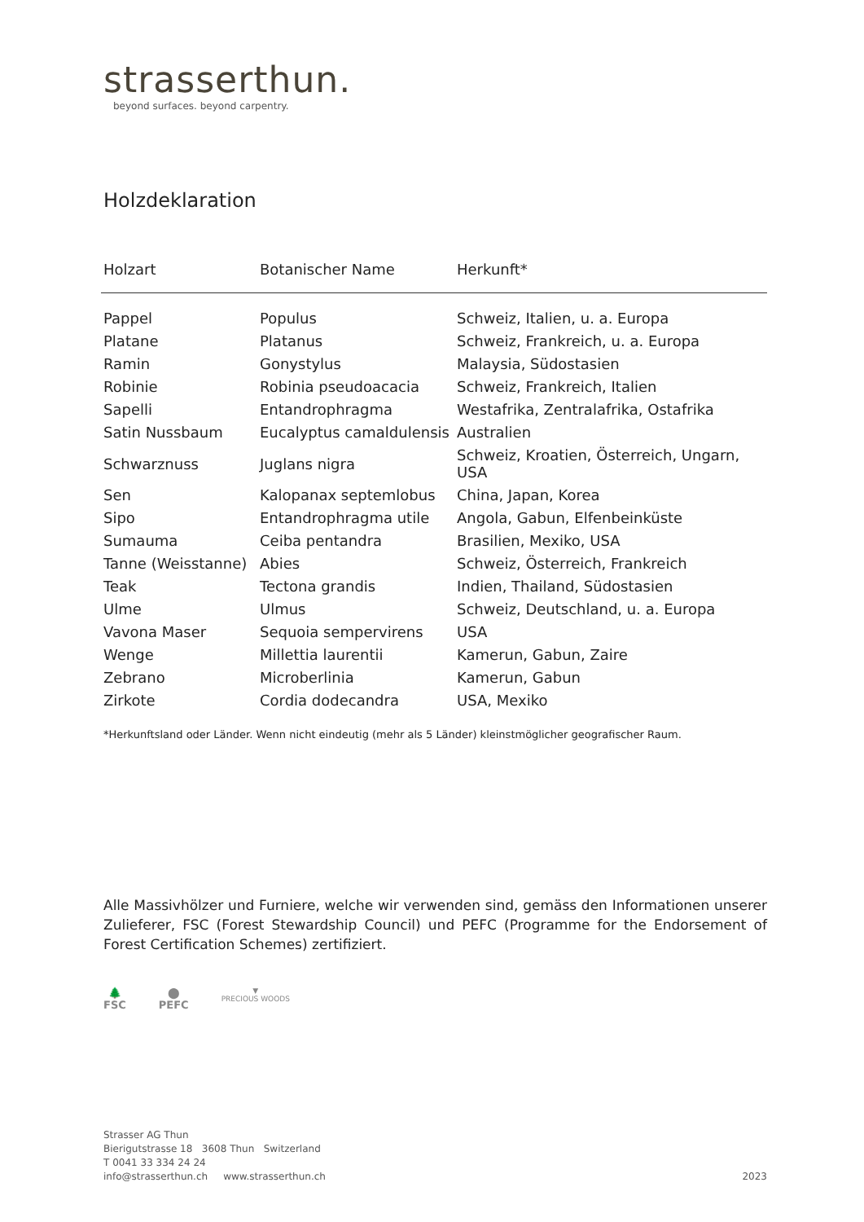strasserthun.
beyond surfaces. beyond carpentry.
Holzdeklaration
| Holzart | Botanischer Name | Herkunft* |
| --- | --- | --- |
| Pappel | Populus | Schweiz, Italien, u. a. Europa |
| Platane | Platanus | Schweiz, Frankreich, u. a. Europa |
| Ramin | Gonystylus | Malaysia, Südostasien |
| Robinie | Robinia pseudoacacia | Schweiz, Frankreich, Italien |
| Sapelli | Entandrophragma | Westafrika, Zentralafrika, Ostafrika |
| Satin Nussbaum | Eucalyptus camaldulensis | Australien |
| Schwarznuss | Juglans nigra | Schweiz, Kroatien, Österreich, Ungarn, USA |
| Sen | Kalopanax septemlobus | China, Japan, Korea |
| Sipo | Entandrophragma utile | Angola, Gabun, Elfenbeinküste |
| Sumauma | Ceiba pentandra | Brasilien, Mexiko, USA |
| Tanne (Weisstanne) | Abies | Schweiz, Österreich, Frankreich |
| Teak | Tectona grandis | Indien, Thailand, Südostasien |
| Ulme | Ulmus | Schweiz, Deutschland, u. a. Europa |
| Vavona Maser | Sequoia sempervirens | USA |
| Wenge | Millettia laurentii | Kamerun, Gabun, Zaire |
| Zebrano | Microberlinia | Kamerun, Gabun |
| Zirkote | Cordia dodecandra | USA, Mexiko |
*Herkunftsland oder Länder. Wenn nicht eindeutig (mehr als 5 Länder) kleinstmöglicher geografischer Raum.
Alle Massivhölzer und Furniere, welche wir verwenden sind, gemäss den Informationen unserer Zulieferer, FSC (Forest Stewardship Council) und PEFC (Programme for the Endorsement of Forest Certification Schemes) zertifiziert.
🌲
FSC
⬤
PEFC
▼
PRECIOUS WOODS
Strasser AG Thun
Bierigutstrasse 18 3608 Thun Switzerland
T 0041 33 334 24 24
info@strasserthun.ch www.strasserthun.ch 2023